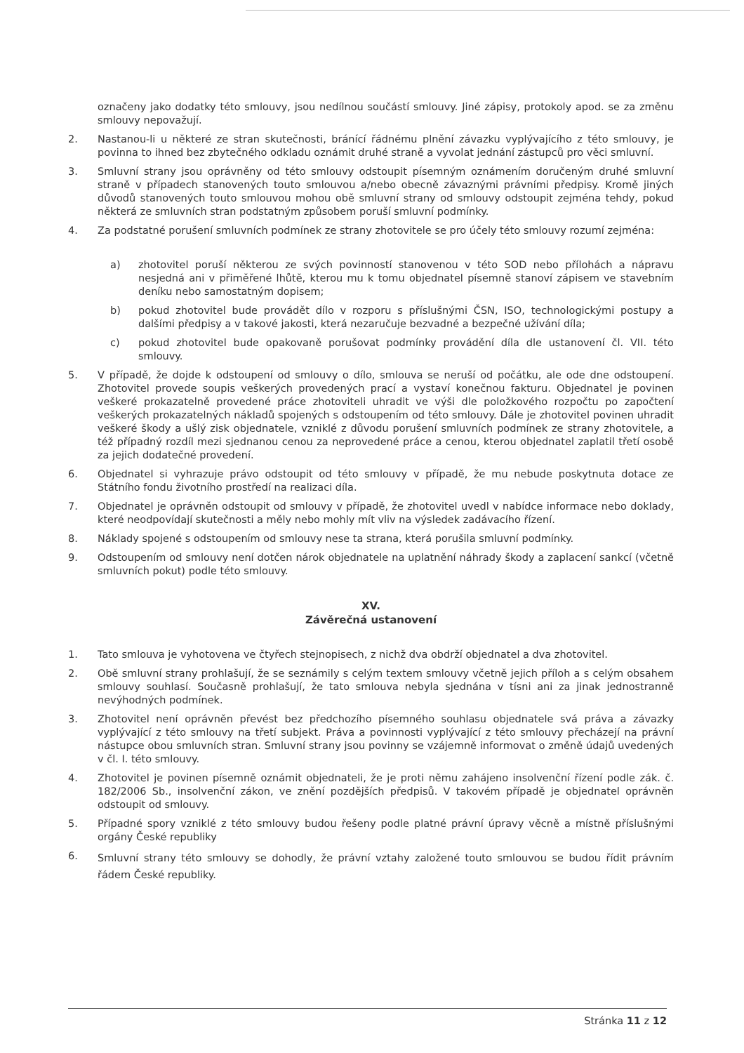označeny jako dodatky této smlouvy, jsou nedílnou součástí smlouvy. Jiné zápisy, protokoly apod. se za změnu smlouvy nepovažují.
2. Nastanou-li u některé ze stran skutečnosti, bránící řádnému plnění závazku vyplývajícího z této smlouvy, je povinna to ihned bez zbytečného odkladu oznámit druhé straně a vyvolat jednání zástupců pro věci smluvní.
3. Smluvní strany jsou oprávněny od této smlouvy odstoupit písemným oznámením doručeným druhé smluvní straně v případech stanovených touto smlouvou a/nebo obecně závaznými právními předpisy. Kromě jiných důvodů stanovených touto smlouvou mohou obě smluvní strany od smlouvy odstoupit zejména tehdy, pokud některá ze smluvních stran podstatným způsobem poruší smluvní podmínky.
4. Za podstatné porušení smluvních podmínek ze strany zhotovitele se pro účely této smlouvy rozumí zejména:
a) zhotovitel poruší některou ze svých povinností stanovenou v této SOD nebo přílohách a nápravu nesjedná ani v přiměřené lhůtě, kterou mu k tomu objednatel písemně stanoví zápisem ve stavebním deníku nebo samostatným dopisem;
b) pokud zhotovitel bude provádět dílo v rozporu s příslušnými ČSN, ISO, technologickými postupy a dalšími předpisy a v takové jakosti, která nezaručuje bezvadné a bezpečné užívání díla;
c) pokud zhotovitel bude opakovaně porušovat podmínky provádění díla dle ustanovení čl. VII. této smlouvy.
5. V případě, že dojde k odstoupení od smlouvy o dílo, smlouva se neruší od počátku, ale ode dne odstoupení. Zhotovitel provede soupis veškerých provedených prací a vystaví konečnou fakturu. Objednatel je povinen veškeré prokazatelně provedené práce zhotoviteli uhradit ve výši dle položkového rozpočtu po započtení veškerých prokazatelných nákladů spojených s odstoupením od této smlouvy. Dále je zhotovitel povinen uhradit veškeré škody a ušlý zisk objednatele, vzniklé z důvodu porušení smluvních podmínek ze strany zhotovitele, a též případný rozdíl mezi sjednanou cenou za neprovedené práce a cenou, kterou objednatel zaplatil třetí osobě za jejich dodatečné provedení.
6. Objednatel si vyhrazuje právo odstoupit od této smlouvy v případě, že mu nebude poskytnuta dotace ze Státního fondu životního prostředí na realizaci díla.
7. Objednatel je oprávněn odstoupit od smlouvy v případě, že zhotovitel uvedl v nabídce informace nebo doklady, které neodpovídají skutečnosti a měly nebo mohly mít vliv na výsledek zadávacího řízení.
8. Náklady spojené s odstoupením od smlouvy nese ta strana, která porušila smluvní podmínky.
9. Odstoupením od smlouvy není dotčen nárok objednatele na uplatnění náhrady škody a zaplacení sankcí (včetně smluvních pokut) podle této smlouvy.
XV.
Závěrečná ustanovení
1. Tato smlouva je vyhotovena ve čtyřech stejnopisech, z nichž dva obdrží objednatel a dva zhotovitel.
2. Obě smluvní strany prohlašují, že se seznámily s celým textem smlouvy včetně jejich příloh a s celým obsahem smlouvy souhlasí. Současně prohlašují, že tato smlouva nebyla sjednána v tísni ani za jinak jednostranně nevýhodných podmínek.
3. Zhotovitel není oprávněn převést bez předchozího písemného souhlasu objednatele svá práva a závazky vyplývající z této smlouvy na třetí subjekt. Práva a povinnosti vyplývající z této smlouvy přecházejí na právní nástupce obou smluvních stran. Smluvní strany jsou povinny se vzájemně informovat o změně údajů uvedených v čl. I. této smlouvy.
4. Zhotovitel je povinen písemně oznámit objednateli, že je proti němu zahájeno insolvenční řízení podle zák. č. 182/2006 Sb., insolvenční zákon, ve znění pozdějších předpisů. V takovém případě je objednatel oprávněn odstoupit od smlouvy.
5. Případné spory vzniklé z této smlouvy budou řešeny podle platné právní úpravy věcně a místně příslušnými orgány České republiky
6. Smluvní strany této smlouvy se dohodly, že právní vztahy založené touto smlouvou se budou řídit právním řádem České republiky.
Stránka 11 z 12